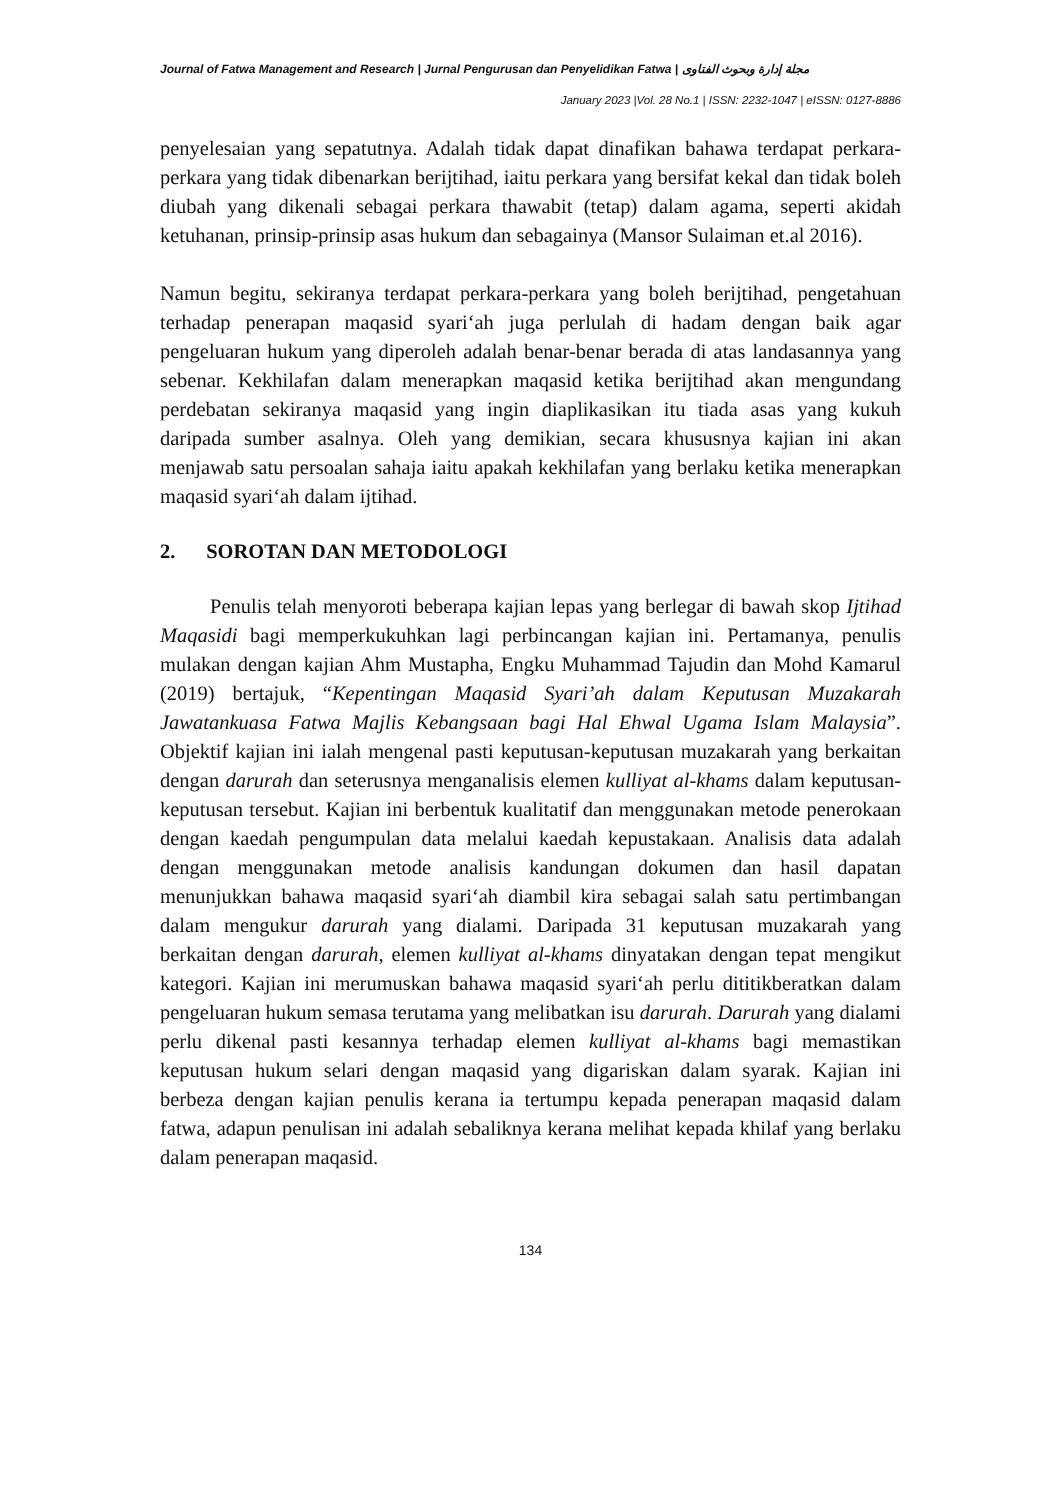Journal of Fatwa Management and Research | Jurnal Pengurusan dan Penyelidikan Fatwa | مجلة إدارة وبحوث الفتاوى
January 2023 |Vol. 28 No.1 | ISSN: 2232-1047 | eISSN: 0127-8886
penyelesaian yang sepatutnya. Adalah tidak dapat dinafikan bahawa terdapat perkara-perkara yang tidak dibenarkan berijtihad, iaitu perkara yang bersifat kekal dan tidak boleh diubah yang dikenali sebagai perkara thawabit (tetap) dalam agama, seperti akidah ketuhanan, prinsip-prinsip asas hukum dan sebagainya (Mansor Sulaiman et.al 2016).
Namun begitu, sekiranya terdapat perkara-perkara yang boleh berijtihad, pengetahuan terhadap penerapan maqasid syari‘ah juga perlulah di hadam dengan baik agar pengeluaran hukum yang diperoleh adalah benar-benar berada di atas landasannya yang sebenar. Kekhilafan dalam menerapkan maqasid ketika berijtihad akan mengundang perdebatan sekiranya maqasid yang ingin diaplikasikan itu tiada asas yang kukuh daripada sumber asalnya. Oleh yang demikian, secara khususnya kajian ini akan menjawab satu persoalan sahaja iaitu apakah kekhilafan yang berlaku ketika menerapkan maqasid syari‘ah dalam ijtihad.
2. SOROTAN DAN METODOLOGI
Penulis telah menyoroti beberapa kajian lepas yang berlegar di bawah skop Ijtihad Maqasidi bagi memperkukuhkan lagi perbincangan kajian ini. Pertamanya, penulis mulakan dengan kajian Ahm Mustapha, Engku Muhammad Tajudin dan Mohd Kamarul (2019) bertajuk, “Kepentingan Maqasid Syari’ah dalam Keputusan Muzakarah Jawatankuasa Fatwa Majlis Kebangsaan bagi Hal Ehwal Ugama Islam Malaysia”. Objektif kajian ini ialah mengenal pasti keputusan-keputusan muzakarah yang berkaitan dengan darurah dan seterusnya menganalisis elemen kulliyat al-khams dalam keputusan-keputusan tersebut. Kajian ini berbentuk kualitatif dan menggunakan metode penerokaan dengan kaedah pengumpulan data melalui kaedah kepustakaan. Analisis data adalah dengan menggunakan metode analisis kandungan dokumen dan hasil dapatan menunjukkan bahawa maqasid syari‘ah diambil kira sebagai salah satu pertimbangan dalam mengukur darurah yang dialami. Daripada 31 keputusan muzakarah yang berkaitan dengan darurah, elemen kulliyat al-khams dinyatakan dengan tepat mengikut kategori. Kajian ini merumuskan bahawa maqasid syari‘ah perlu dititikberatkan dalam pengeluaran hukum semasa terutama yang melibatkan isu darurah. Darurah yang dialami perlu dikenal pasti kesannya terhadap elemen kulliyat al-khams bagi memastikan keputusan hukum selari dengan maqasid yang digariskan dalam syarak. Kajian ini berbeza dengan kajian penulis kerana ia tertumpu kepada penerapan maqasid dalam fatwa, adapun penulisan ini adalah sebaliknya kerana melihat kepada khilaf yang berlaku dalam penerapan maqasid.
134